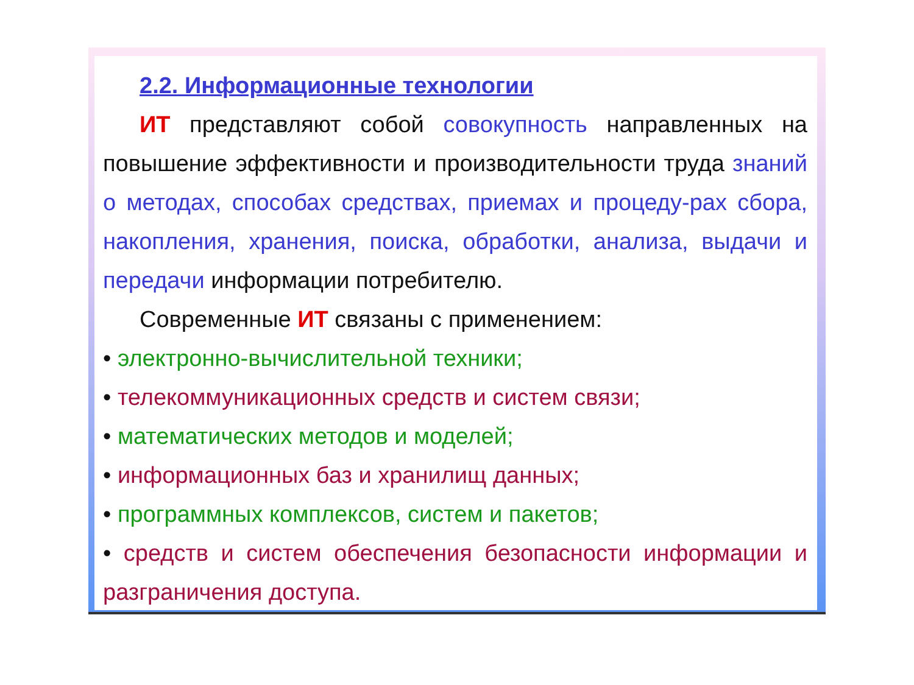2.2. Информационные технологии
ИТ представляют собой совокупность направленных на повышение эффективности и производительности труда знаний о методах, способах средствах, приемах и процеду-рах сбора, накопления, хранения, поиска, обработки, анализа, выдачи и передачи информации потребителю.
Современные ИТ связаны с применением:
• электронно-вычислительной техники;
• телекоммуникационных средств и систем связи;
• математических методов и моделей;
• информационных баз и хранилищ данных;
• программных комплексов, систем и пакетов;
• средств и систем обеспечения безопасности информации и разграничения доступа.